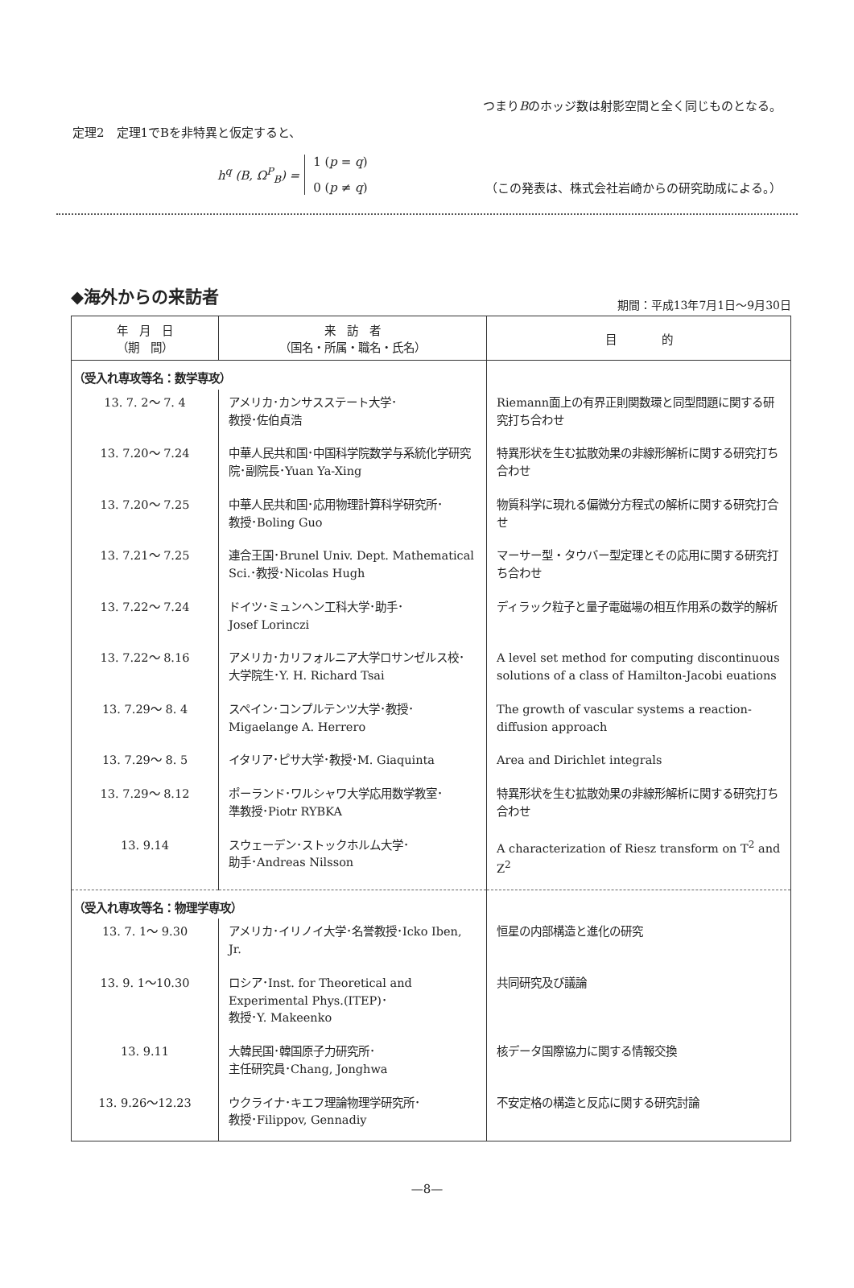つまりBのホッジ数は射影空間と全く同じものとなる。
定理2　定理1でBを非特異と仮定すると、
h<sup>q</sup> (B, Ω<sup>P</sup><sub>B</sub>) = 1 (p = q)
0 (p ≠ q)
（この発表は、株式会社岩崎からの研究助成による。）
◆海外からの来訪者
期間：平成13年7月1日～9月30日
| 年 月 日 （期 間） | 来 訪 者 （国名・所属・職名・氏名） | 目 的 |
| --- | --- | --- |
| （受入れ専攻等名：数学専攻） | | |
| 13. 7. 2～ 7. 4 | アメリカ･カンサスステート大学･ 教授･佐伯貞浩 | Riemann面上の有界正則関数環と同型問題に関する研究打ち合わせ |
| 13. 7.20～ 7.24 | 中華人民共和国･中国科学院数学与系統化学研究院･副院長･Yuan Ya-Xing | 特異形状を生む拡散効果の非線形解析に関する研究打ち合わせ |
| 13. 7.20～ 7.25 | 中華人民共和国･応用物理計算科学研究所･ 教授･Boling Guo | 物質科学に現れる偏微分方程式の解析に関する研究打合せ |
| 13. 7.21～ 7.25 | 連合王国･Brunel Univ. Dept. Mathematical Sci.･教授･Nicolas Hugh | マーサー型・タウバー型定理とその応用に関する研究打ち合わせ |
| 13. 7.22～ 7.24 | ドイツ･ミュンヘン工科大学･助手･ Josef Lorinczi | ディラック粒子と量子電磁場の相互作用系の数学的解析 |
| 13. 7.22～ 8.16 | アメリカ･カリフォルニア大学ロサンゼルス校･ 大学院生･Y. H. Richard Tsai | A level set method for computing discontinuous solutions of a class of Hamilton-Jacobi euations |
| 13. 7.29～ 8. 4 | スペイン･コンプルテンツ大学･教授･ Migaelange A. Herrero | The growth of vascular systems a reaction-diffusion approach |
| 13. 7.29～ 8. 5 | イタリア･ピサ大学･教授･M. Giaquinta | Area and Dirichlet integrals |
| 13. 7.29～ 8.12 | ポーランド･ワルシャワ大学応用数学教室･ 準教授･Piotr RYBKA | 特異形状を生む拡散効果の非線形解析に関する研究打ち合わせ |
| 13. 9.14 | スウェーデン･ストックホルム大学･ 助手･Andreas Nilsson | A characterization of Riesz transform on T<sup>2</sup> and Z<sup>2</sup> |
| （受入れ専攻等名：物理学専攻） | | |
| 13. 7. 1～ 9.30 | アメリカ･イリノイ大学･名誉教授･Icko Iben, Jr. | 恒星の内部構造と進化の研究 |
| 13. 9. 1～10.30 | ロシア･Inst. for Theoretical and Experimental Phys.(ITEP)･ 教授･Y. Makeenko | 共同研究及び議論 |
| 13. 9.11 | 大韓民国･韓国原子力研究所･ 主任研究員･Chang, Jonghwa | 核データ国際協力に関する情報交換 |
| 13. 9.26～12.23 | ウクライナ･キエフ理論物理学研究所･ 教授･Filippov, Gennadiy | 不安定格の構造と反応に関する研究討論 |
—8—